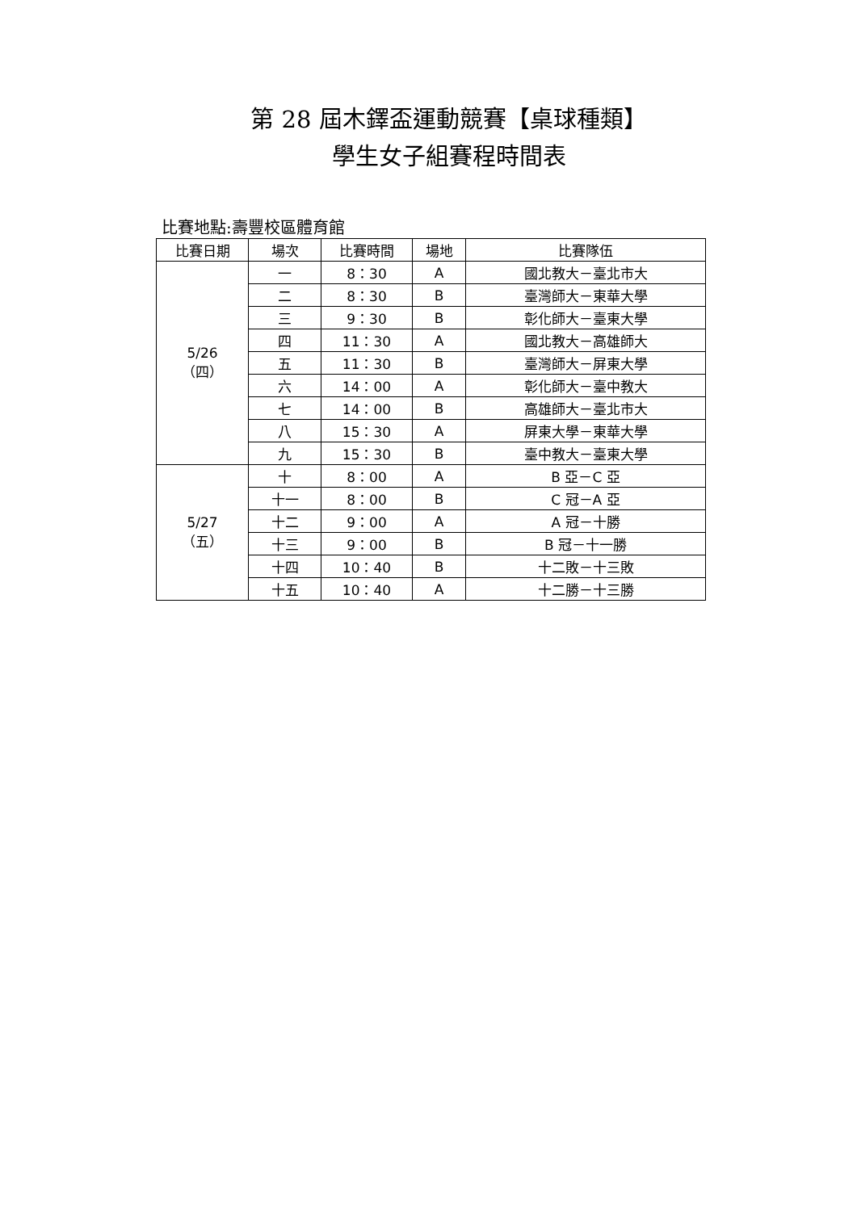第 28 屆木鐸盃運動競賽【桌球種類】
學生女子組賽程時間表
比賽地點:壽豐校區體育館
| 比賽日期 | 場次 | 比賽時間 | 場地 | 比賽隊伍 |
| --- | --- | --- | --- | --- |
| 5/26 （四） | 一 | 8：30 | A | 國北教大－臺北市大 |
| | 二 | 8：30 | B | 臺灣師大－東華大學 |
| | 三 | 9：30 | B | 彰化師大－臺東大學 |
| | 四 | 11：30 | A | 國北教大－高雄師大 |
| | 五 | 11：30 | B | 臺灣師大－屏東大學 |
| | 六 | 14：00 | A | 彰化師大－臺中教大 |
| | 七 | 14：00 | B | 高雄師大－臺北市大 |
| | 八 | 15：30 | A | 屏東大學－東華大學 |
| | 九 | 15：30 | B | 臺中教大－臺東大學 |
| 5/27 （五） | 十 | 8：00 | A | B 亞－C 亞 |
| | 十一 | 8：00 | B | C 冠－A 亞 |
| | 十二 | 9：00 | A | A 冠－十勝 |
| | 十三 | 9：00 | B | B 冠－十一勝 |
| | 十四 | 10：40 | B | 十二敗－十三敗 |
| | 十五 | 10：40 | A | 十二勝－十三勝 |